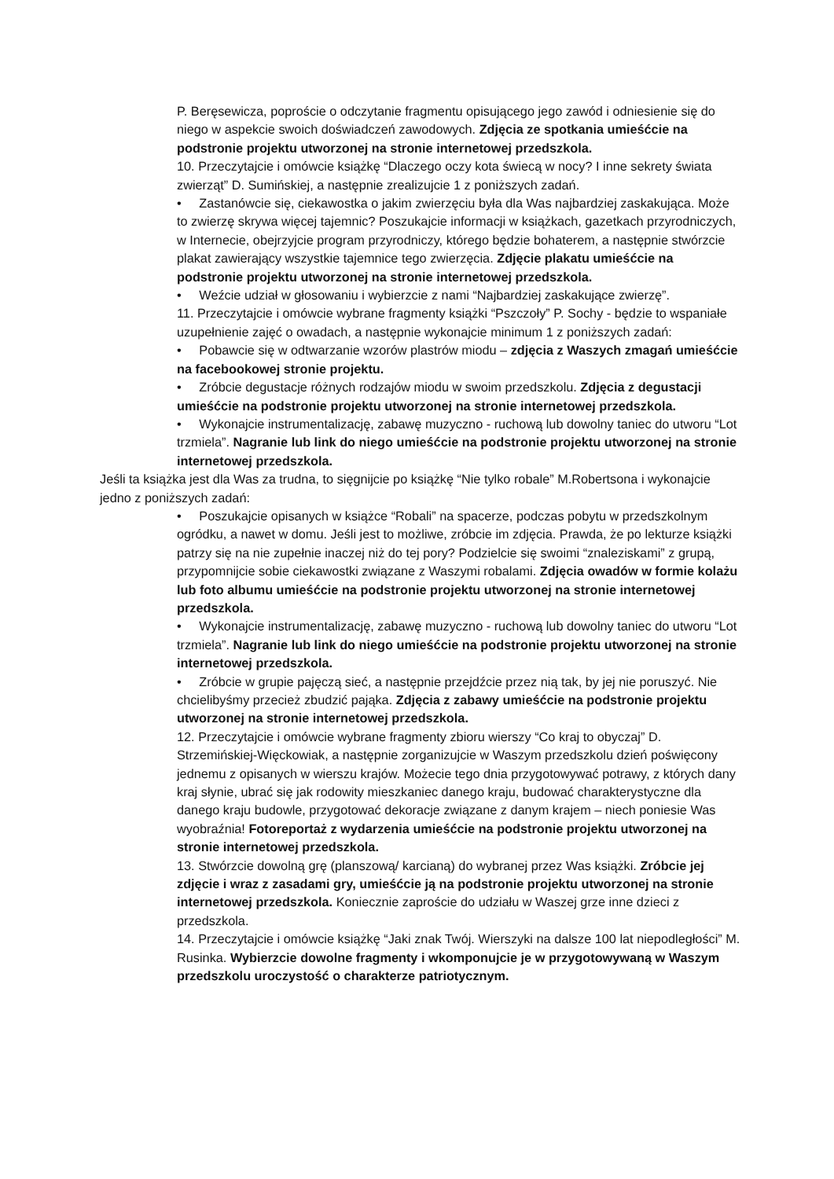P. Beręsewicza, poproście o odczytanie fragmentu opisującego jego zawód i odniesienie się do niego w aspekcie swoich doświadczeń zawodowych. Zdjęcia ze spotkania umieśćcie na podstronie projektu utworzonej na stronie internetowej przedszkola.
10. Przeczytajcie i omówcie książkę “Dlaczego oczy kota świecą w nocy? I inne sekrety świata zwierząt” D. Sumińskiej, a następnie zrealizujcie 1 z poniższych zadań.
• Zastanówcie się, ciekawostka o jakim zwierzęciu była dla Was najbardziej zaskakująca. Może to zwierzę skrywa więcej tajemnic? Poszukajcie informacji w książkach, gazetkach przyrodniczych, w Internecie, obejrzyjcie program przyrodniczy, którego będzie bohaterem, a następnie stwórzcie plakat zawierający wszystkie tajemnice tego zwierzęcia. Zdjęcie plakatu umieśćcie na podstronie projektu utworzonej na stronie internetowej przedszkola.
• Weźcie udział w głosowaniu i wybierzcie z nami “Najbardziej zaskakujące zwierzę”.
11. Przeczytajcie i omówcie wybrane fragmenty książki “Pszczoły” P. Sochy - będzie to wspaniałe uzupełnienie zajęć o owadach, a następnie wykonajcie minimum 1 z poniższych zadań:
• Pobawcie się w odtwarzanie wzorów plastrów miodu – zdjęcia z Waszych zmagań umieśćcie na facebookowej stronie projektu.
• Zróbcie degustacje różnych rodzajów miodu w swoim przedszkolu. Zdjęcia z degustacji umieśćcie na podstronie projektu utworzonej na stronie internetowej przedszkola.
• Wykonajcie instrumentalizację, zabawę muzyczno - ruchową lub dowolny taniec do utworu “Lot trzmiela”. Nagranie lub link do niego umieśćcie na podstronie projektu utworzonej na stronie internetowej przedszkola.
Jeśli ta książka jest dla Was za trudna, to sięgnijcie po książkę “Nie tylko robale” M.Robertsona i wykonajcie jedno z poniższych zadań:
• Poszukajcie opisanych w książce “Robali” na spacerze, podczas pobytu w przedszkolnym ogródku, a nawet w domu. Jeśli jest to możliwe, zróbcie im zdjęcia. Prawda, że po lekturze książki patrzy się na nie zupełnie inaczej niż do tej pory? Podzielcie się swoimi “znaleziskami” z grupą, przypomnijcie sobie ciekawostki związane z Waszymi robalami. Zdjęcia owadów w formie kolażu lub foto albumu umieśćcie na podstronie projektu utworzonej na stronie internetowej przedszkola.
• Wykonajcie instrumentalizację, zabawę muzyczno - ruchową lub dowolny taniec do utworu “Lot trzmiela”. Nagranie lub link do niego umieśćcie na podstronie projektu utworzonej na stronie internetowej przedszkola.
• Zróbcie w grupie pajęczą sieć, a następnie przejdźcie przez nią tak, by jej nie poruszyć. Nie chcielibyśmy przecież zbudzić pająka. Zdjęcia z zabawy umieśćcie na podstronie projektu utworzonej na stronie internetowej przedszkola.
12. Przeczytajcie i omówcie wybrane fragmenty zbioru wierszy “Co kraj to obyczaj” D. Strzemińskiej-Więckowiak, a następnie zorganizujcie w Waszym przedszkolu dzień poświęcony jednemu z opisanych w wierszu krajów. Możecie tego dnia przygotowywać potrawy, z których dany kraj słynie, ubrać się jak rodowity mieszkaniec danego kraju, budować charakterystyczne dla danego kraju budowle, przygotować dekoracje związane z danym krajem – niech poniesie Was wyobraźnia! Fotoreportaż z wydarzenia umieśćcie na podstronie projektu utworzonej na stronie internetowej przedszkola.
13. Stwórzcie dowolną grę (planszową/ karcianą) do wybranej przez Was książki. Zróbcie jej zdjęcie i wraz z zasadami gry, umieśćcie ją na podstronie projektu utworzonej na stronie internetowej przedszkola. Koniecznie zaproście do udziału w Waszej grze inne dzieci z przedszkola.
14. Przeczytajcie i omówcie książkę “Jaki znak Twój. Wierszyki na dalsze 100 lat niepodległości” M. Rusinka. Wybierzcie dowolne fragmenty i wkomponujcie je w przygotowywaną w Waszym przedszkolu uroczystość o charakterze patriotycznym.